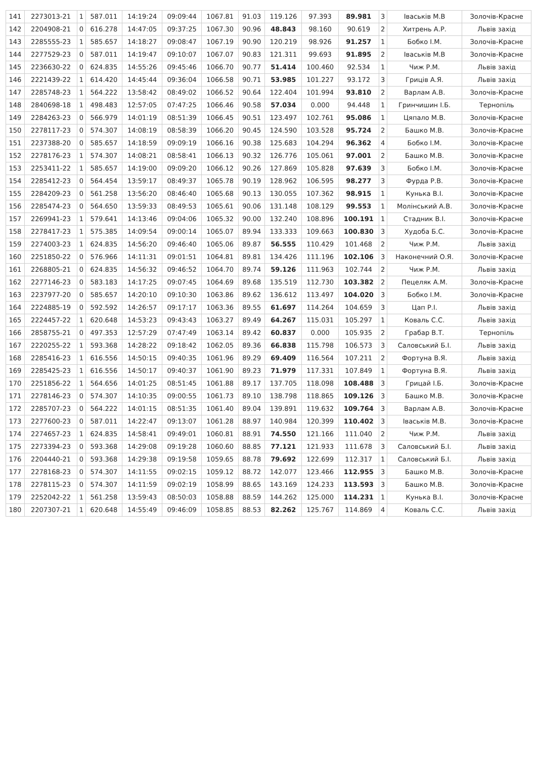| 141 | 2273013-21 | 1 | 587.011 | 14:19:24 | 09:09:44 | 1067.81 | 91.03 | 119.126 | 97.393 | 89.981 | 3 | Іваськів М.В | Золочів-Красне |
| 142 | 2204908-21 | 0 | 616.278 | 14:47:05 | 09:37:25 | 1067.30 | 90.96 | 48.843 | 98.160 | 90.619 | 2 | Хитрень А.Р. | Львів захід |
| 143 | 2285555-23 | 1 | 585.657 | 14:18:27 | 09:08:47 | 1067.19 | 90.90 | 120.219 | 98.926 | 91.257 | 1 | Бобко І.М. | Золочів-Красне |
| 144 | 2277529-23 | 0 | 587.011 | 14:19:47 | 09:10:07 | 1067.07 | 90.83 | 121.311 | 99.693 | 91.895 | 2 | Іваськів М.В | Золочів-Красне |
| 145 | 2236630-22 | 0 | 624.835 | 14:55:26 | 09:45:46 | 1066.70 | 90.77 | 51.414 | 100.460 | 92.534 | 1 | Чиж Р.М. | Львів захід |
| 146 | 2221439-22 | 1 | 614.420 | 14:45:44 | 09:36:04 | 1066.58 | 90.71 | 53.985 | 101.227 | 93.172 | 3 | Гриців А.Я. | Львів захід |
| 147 | 2285748-23 | 1 | 564.222 | 13:58:42 | 08:49:02 | 1066.52 | 90.64 | 122.404 | 101.994 | 93.810 | 2 | Варлам А.В. | Золочів-Красне |
| 148 | 2840698-18 | 1 | 498.483 | 12:57:05 | 07:47:25 | 1066.46 | 90.58 | 57.034 | 0.000 | 94.448 | 1 | Гринчишин І.Б. | Тернопіль |
| 149 | 2284263-23 | 0 | 566.979 | 14:01:19 | 08:51:39 | 1066.45 | 90.51 | 123.497 | 102.761 | 95.086 | 1 | Цяпало М.В. | Золочів-Красне |
| 150 | 2278117-23 | 0 | 574.307 | 14:08:19 | 08:58:39 | 1066.20 | 90.45 | 124.590 | 103.528 | 95.724 | 2 | Башко М.В. | Золочів-Красне |
| 151 | 2237388-20 | 0 | 585.657 | 14:18:59 | 09:09:19 | 1066.16 | 90.38 | 125.683 | 104.294 | 96.362 | 4 | Бобко І.М. | Золочів-Красне |
| 152 | 2278176-23 | 1 | 574.307 | 14:08:21 | 08:58:41 | 1066.13 | 90.32 | 126.776 | 105.061 | 97.001 | 2 | Башко М.В. | Золочів-Красне |
| 153 | 2253411-22 | 1 | 585.657 | 14:19:00 | 09:09:20 | 1066.12 | 90.26 | 127.869 | 105.828 | 97.639 | 3 | Бобко І.М. | Золочів-Красне |
| 154 | 2285412-23 | 0 | 564.454 | 13:59:17 | 08:49:37 | 1065.78 | 90.19 | 128.962 | 106.595 | 98.277 | 3 | Фурда Р.В. | Золочів-Красне |
| 155 | 2284209-23 | 0 | 561.258 | 13:56:20 | 08:46:40 | 1065.68 | 90.13 | 130.055 | 107.362 | 98.915 | 1 | Кунька В.І. | Золочів-Красне |
| 156 | 2285474-23 | 0 | 564.650 | 13:59:33 | 08:49:53 | 1065.61 | 90.06 | 131.148 | 108.129 | 99.553 | 1 | Молінський А.В. | Золочів-Красне |
| 157 | 2269941-23 | 1 | 579.641 | 14:13:46 | 09:04:06 | 1065.32 | 90.00 | 132.240 | 108.896 | 100.191 | 1 | Стадник В.І. | Золочів-Красне |
| 158 | 2278417-23 | 1 | 575.385 | 14:09:54 | 09:00:14 | 1065.07 | 89.94 | 133.333 | 109.663 | 100.830 | 3 | Худоба Б.С. | Золочів-Красне |
| 159 | 2274003-23 | 1 | 624.835 | 14:56:20 | 09:46:40 | 1065.06 | 89.87 | 56.555 | 110.429 | 101.468 | 2 | Чиж Р.М. | Львів захід |
| 160 | 2251850-22 | 0 | 576.966 | 14:11:31 | 09:01:51 | 1064.81 | 89.81 | 134.426 | 111.196 | 102.106 | 3 | Наконечний О.Я. | Золочів-Красне |
| 161 | 2268805-21 | 0 | 624.835 | 14:56:32 | 09:46:52 | 1064.70 | 89.74 | 59.126 | 111.963 | 102.744 | 2 | Чиж Р.М. | Львів захід |
| 162 | 2277146-23 | 0 | 583.183 | 14:17:25 | 09:07:45 | 1064.69 | 89.68 | 135.519 | 112.730 | 103.382 | 2 | Пецеляк А.М. | Золочів-Красне |
| 163 | 2237977-20 | 0 | 585.657 | 14:20:10 | 09:10:30 | 1063.86 | 89.62 | 136.612 | 113.497 | 104.020 | 3 | Бобко І.М. | Золочів-Красне |
| 164 | 2224885-19 | 0 | 592.592 | 14:26:57 | 09:17:17 | 1063.36 | 89.55 | 61.697 | 114.264 | 104.659 | 3 | Цап Р.І. | Львів захід |
| 165 | 2224457-22 | 1 | 620.648 | 14:53:23 | 09:43:43 | 1063.27 | 89.49 | 64.267 | 115.031 | 105.297 | 1 | Коваль С.С. | Львів захід |
| 166 | 2858755-21 | 0 | 497.353 | 12:57:29 | 07:47:49 | 1063.14 | 89.42 | 60.837 | 0.000 | 105.935 | 2 | Грабар В.Т. | Тернопіль |
| 167 | 2220255-22 | 1 | 593.368 | 14:28:22 | 09:18:42 | 1062.05 | 89.36 | 66.838 | 115.798 | 106.573 | 3 | Саловський Б.І. | Львів захід |
| 168 | 2285416-23 | 1 | 616.556 | 14:50:15 | 09:40:35 | 1061.96 | 89.29 | 69.409 | 116.564 | 107.211 | 2 | Фортуна В.Я. | Львів захід |
| 169 | 2285425-23 | 1 | 616.556 | 14:50:17 | 09:40:37 | 1061.90 | 89.23 | 71.979 | 117.331 | 107.849 | 1 | Фортуна В.Я. | Львів захід |
| 170 | 2251856-22 | 1 | 564.656 | 14:01:25 | 08:51:45 | 1061.88 | 89.17 | 137.705 | 118.098 | 108.488 | 3 | Грицай І.Б. | Золочів-Красне |
| 171 | 2278146-23 | 0 | 574.307 | 14:10:35 | 09:00:55 | 1061.73 | 89.10 | 138.798 | 118.865 | 109.126 | 3 | Башко М.В. | Золочів-Красне |
| 172 | 2285707-23 | 0 | 564.222 | 14:01:15 | 08:51:35 | 1061.40 | 89.04 | 139.891 | 119.632 | 109.764 | 3 | Варлам А.В. | Золочів-Красне |
| 173 | 2277600-23 | 0 | 587.011 | 14:22:47 | 09:13:07 | 1061.28 | 88.97 | 140.984 | 120.399 | 110.402 | 3 | Іваськів М.В. | Золочів-Красне |
| 174 | 2274657-23 | 1 | 624.835 | 14:58:41 | 09:49:01 | 1060.81 | 88.91 | 74.550 | 121.166 | 111.040 | 2 | Чиж Р.М. | Львів захід |
| 175 | 2273394-23 | 0 | 593.368 | 14:29:08 | 09:19:28 | 1060.60 | 88.85 | 77.121 | 121.933 | 111.678 | 3 | Саловський Б.І. | Львів захід |
| 176 | 2204440-21 | 0 | 593.368 | 14:29:38 | 09:19:58 | 1059.65 | 88.78 | 79.692 | 122.699 | 112.317 | 1 | Саловський Б.І. | Львів захід |
| 177 | 2278168-23 | 0 | 574.307 | 14:11:55 | 09:02:15 | 1059.12 | 88.72 | 142.077 | 123.466 | 112.955 | 3 | Башко М.В. | Золочів-Красне |
| 178 | 2278115-23 | 0 | 574.307 | 14:11:59 | 09:02:19 | 1058.99 | 88.65 | 143.169 | 124.233 | 113.593 | 3 | Башко М.В. | Золочів-Красне |
| 179 | 2252042-22 | 1 | 561.258 | 13:59:43 | 08:50:03 | 1058.88 | 88.59 | 144.262 | 125.000 | 114.231 | 1 | Кунька В.І. | Золочів-Красне |
| 180 | 2207307-21 | 1 | 620.648 | 14:55:49 | 09:46:09 | 1058.85 | 88.53 | 82.262 | 125.767 | 114.869 | 4 | Коваль С.С. | Львів захід |